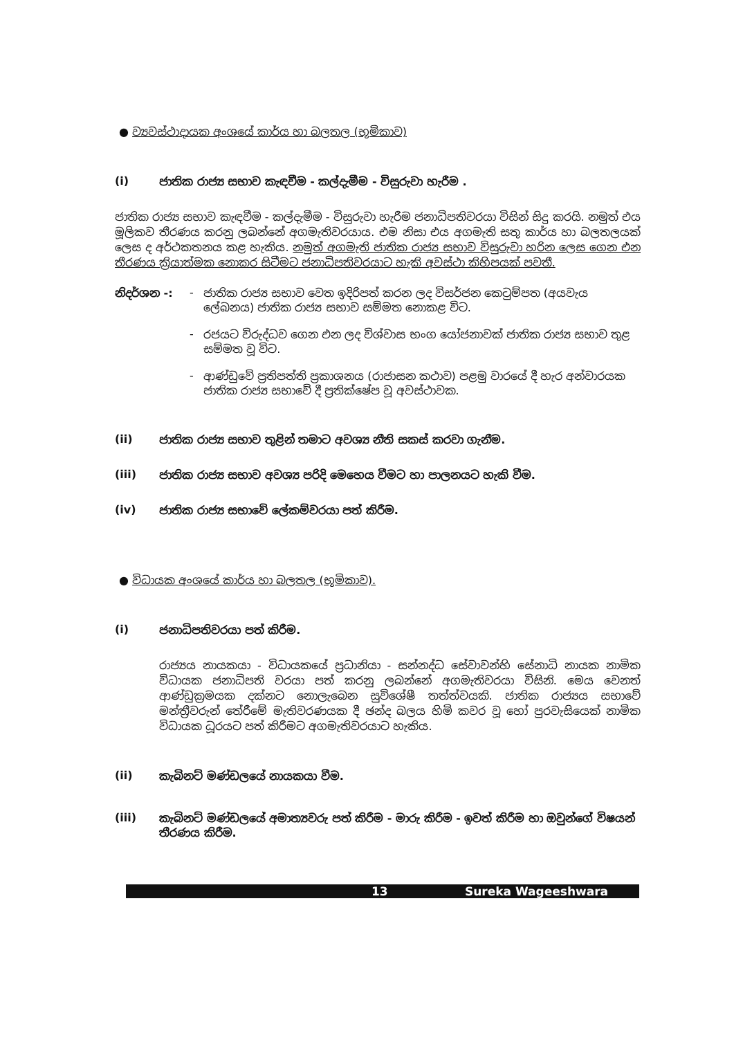● ව්‍යවස්ථාදායක අංශයේ කාර්ය හා බලතල (භූමිකාව)
(i) ජාතික රාජ්‍ය සභාව කැඳවීම - කල්දැමීම - විසුරුවා හැරීම .
ජාතික රාජ්‍ය සභාව කැඳවීම - කල්දැමීම - විසුරුවා හැරීම ජනාධිපතිවරයා විසින් සිදු කරයි. නමුත් එය මූලිකව තීරණය කරනු ලබන්නේ අගමැතිවරයාය. එම නිසා එය අගමැති සතු කාර්ය හා බලතලයක් ලෙස ද අර්ථකතනය කළ හැකිය. නමුත් අගමැති ජාතික රාජ්‍ය සභාව විසුරුවා හරින ලෙස ගෙන එන තීරණය ක්‍රියාත්මක නොකර සිටීමට ජනාධිපතිවරයාට හැකි අවස්ථා කිහිපයක් පවතී.
නිදර්ශන -: - ජාතික රාජ්‍ය සභාව වෙත ඉදිරිපත් කරන ලද විසර්ජන කෙටුම්පත (අයවැය ලේඛනය) ජාතික රාජ්‍ය සභාව සම්මත නොකළ විට.
- රජයට විරුද්ධව ගෙන එන ලද විශ්වාස භංග යෝජනාවක් ජාතික රාජ්‍ය සභාව තුළ සම්මත වූ විට.
- ආණ්ඩුවේ ප්‍රතිපත්ති ප්‍රකාශනය (රාජාසන කථාව) පළමු වාරයේ දී හැර අන්වාරයක ජාතික රාජ්‍ය සභාවේ දී ප්‍රතික්ෂේප වූ අවස්ථාවක.
(ii) ජාතික රාජ්‍ය සභාව තුළින් තමාට අවශ්‍ය නීති සකස් කරවා ගැනීම.
(iii) ජාතික රාජ්‍ය සභාව අවශ්‍ය පරිදි මෙහෙය වීමට හා පාලනයට හැකි වීම.
(iv) ජාතික රාජ්‍ය සභාවේ ලේකම්වරයා පත් කිරීම.
● විධායක අංශයේ කාර්ය හා බලතල (භූමිකාව).
(i) ජනාධිපතිවරයා පත් කිරීම.
රාජ්‍යය නායකයා - විධායකයේ ප්‍රධානියා - සන්නද්ධ සේවාවන්හි සේනාධි නායක නාමික විධායක ජනාධිපති වරයා පත් කරනු ලබන්නේ අගමැතිවරයා විසිනි. මෙය වෙනත් ආණ්ඩුක්‍රමයක දක්නට නොලැබෙන සුවිශේෂී තත්ත්වයකි. ජාතික රාජ්‍යය සභාවේ මන්ත්‍රීවරුන් තේරීමේ මැතිවරණයක දී ඡන්ද බලය හිමි කවර වූ හෝ පුරවැසියෙක් නාමික විධායක ධූරයට පත් කිරීමට අගමැතිවරයාට හැකිය.
(ii) කැබිනට් මණ්ඩලයේ නායකයා වීම.
(iii) කැබිනට් මණ්ඩලයේ අමාත්‍යවරු පත් කිරීම - මාරු කිරීම - ඉවත් කිරීම හා ඔවුන්ගේ විෂයන් තීරණය කිරීම.
13 Sureka Wageeshwara